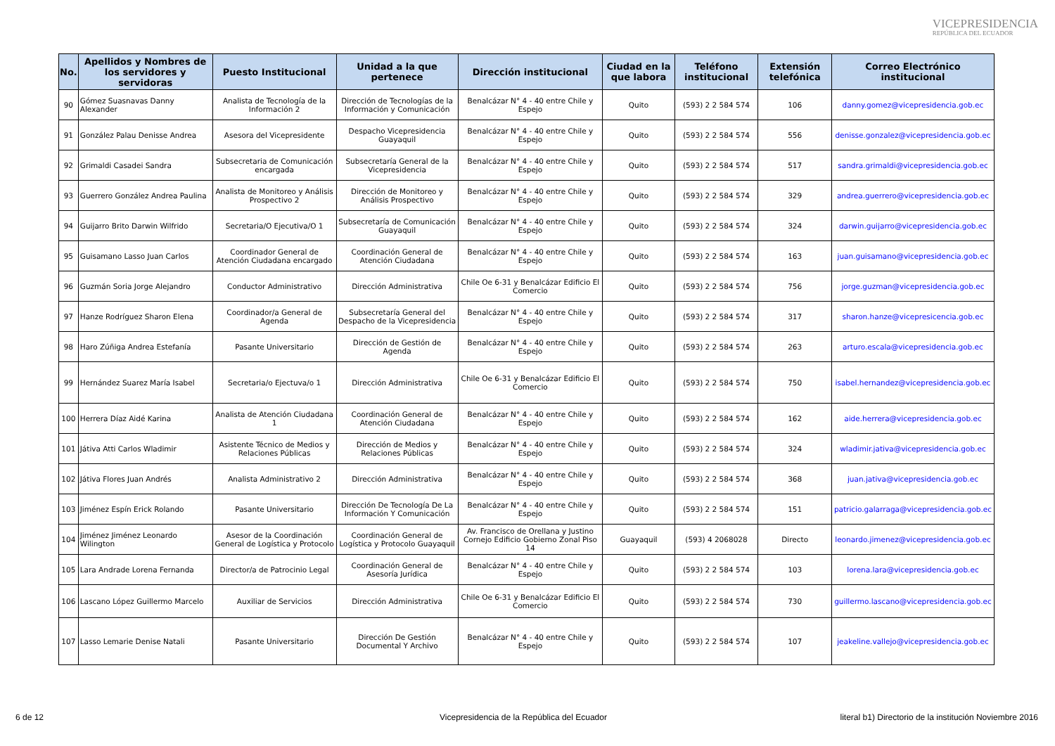VICEPRESIDENCIA
REPÚBLICA DEL ECUADOR
| No. | Apellidos y Nombres de los servidores y servidoras | Puesto Institucional | Unidad a la que pertenece | Dirección institucional | Ciudad en la que labora | Teléfono institucional | Extensión telefónica | Correo Electrónico institucional |
| --- | --- | --- | --- | --- | --- | --- | --- | --- |
| 90 | Gómez Suasnavas Danny Alexander | Analista de Tecnología de la Información 2 | Dirección de Tecnologías de la Información y Comunicación | Benalcázar N° 4 - 40 entre Chile y Espejo | Quito | (593) 2 2 584 574 | 106 | danny.gomez@vicepresidencia.gob.ec |
| 91 | González Palau Denisse Andrea | Asesora del Vicepresidente | Despacho Vicepresidencia Guayaquil | Benalcázar N° 4 - 40 entre Chile y Espejo | Quito | (593) 2 2 584 574 | 556 | denisse.gonzalez@vicepresidencia.gob.ec |
| 92 | Grimaldi Casadei Sandra | Subsecretaria de Comunicación encargada | Subsecretaría General de la Vicepresidencia | Benalcázar N° 4 - 40 entre Chile y Espejo | Quito | (593) 2 2 584 574 | 517 | sandra.grimaldi@vicepresidencia.gob.ec |
| 93 | Guerrero González Andrea Paulina | Analista de Monitoreo y Análisis Prospectivo 2 | Dirección de Monitoreo y Análisis Prospectivo | Benalcázar N° 4 - 40 entre Chile y Espejo | Quito | (593) 2 2 584 574 | 329 | andrea.guerrero@vicepresidencia.gob.ec |
| 94 | Guijarro Brito Darwin Wilfrido | Secretaria/O Ejecutiva/O 1 | Subsecretaría de Comunicación Guayaquil | Benalcázar N° 4 - 40 entre Chile y Espejo | Quito | (593) 2 2 584 574 | 324 | darwin.guijarro@vicepresidencia.gob.ec |
| 95 | Guisamano Lasso Juan Carlos | Coordinador General de Atención Ciudadana encargado | Coordinación General de Atención Ciudadana | Benalcázar N° 4 - 40 entre Chile y Espejo | Quito | (593) 2 2 584 574 | 163 | juan.guisamano@vicepresidencia.gob.ec |
| 96 | Guzmán Soria Jorge Alejandro | Conductor Administrativo | Dirección Administrativa | Chile Oe 6-31 y Benalcázar Edificio El Comercio | Quito | (593) 2 2 584 574 | 756 | jorge.guzman@vicepresidencia.gob.ec |
| 97 | Hanze Rodríguez Sharon Elena | Coordinador/a General de Agenda | Subsecretaría General del Despacho de la Vicepresidencia | Benalcázar N° 4 - 40 entre Chile y Espejo | Quito | (593) 2 2 584 574 | 317 | sharon.hanze@vicepresicencia.gob.ec |
| 98 | Haro Zúñiga Andrea Estefanía | Pasante Universitario | Dirección de Gestión de Agenda | Benalcázar N° 4 - 40 entre Chile y Espejo | Quito | (593) 2 2 584 574 | 263 | arturo.escala@vicepresidencia.gob.ec |
| 99 | Hernández Suarez María Isabel | Secretaria/o Ejectuva/o 1 | Dirección Administrativa | Chile Oe 6-31 y Benalcázar Edificio El Comercio | Quito | (593) 2 2 584 574 | 750 | isabel.hernandez@vicepresidencia.gob.ec |
| 100 | Herrera Díaz Aidé Karina | Analista de Atención Ciudadana 1 | Coordinación General de Atención Ciudadana | Benalcázar N° 4 - 40 entre Chile y Espejo | Quito | (593) 2 2 584 574 | 162 | aide.herrera@vicepresidencia.gob.ec |
| 101 | Játiva Atti Carlos Wladimir | Asistente Técnico de Medios y Relaciones Públicas | Dirección de Medios y Relaciones Públicas | Benalcázar N° 4 - 40 entre Chile y Espejo | Quito | (593) 2 2 584 574 | 324 | wladimir.jativa@vicepresidencia.gob.ec |
| 102 | Játiva Flores Juan Andrés | Analista Administrativo 2 | Dirección Administrativa | Benalcázar N° 4 - 40 entre Chile y Espejo | Quito | (593) 2 2 584 574 | 368 | juan.jativa@vicepresidencia.gob.ec |
| 103 | Jiménez Espín Erick Rolando | Pasante Universitario | Dirección De Tecnología De La Información Y Comunicación | Benalcázar N° 4 - 40 entre Chile y Espejo | Quito | (593) 2 2 584 574 | 151 | patricio.galarraga@vicepresidencia.gob.ec |
| 104 | Jiménez Jiménez Leonardo Wilington | Asesor de la Coordinación General de Logística y Protocolo | Coordinación General de Logística y Protocolo Guayaquil | Av. Francisco de Orellana y Justino Cornejo Edificio Gobierno Zonal Piso 14 | Guayaquil | (593) 4 2068028 | Directo | leonardo.jimenez@vicepresidencia.gob.ec |
| 105 | Lara Andrade Lorena Fernanda | Director/a de Patrocinio Legal | Coordinación General de Asesoría Jurídica | Benalcázar N° 4 - 40 entre Chile y Espejo | Quito | (593) 2 2 584 574 | 103 | lorena.lara@vicepresidencia.gob.ec |
| 106 | Lascano López Guillermo Marcelo | Auxiliar de Servicios | Dirección Administrativa | Chile Oe 6-31 y Benalcázar Edificio El Comercio | Quito | (593) 2 2 584 574 | 730 | guillermo.lascano@vicepresidencia.gob.ec |
| 107 | Lasso Lemarie Denise Natali | Pasante Universitario | Dirección De Gestión Documental Y Archivo | Benalcázar N° 4 - 40 entre Chile y Espejo | Quito | (593) 2 2 584 574 | 107 | jeakeline.vallejo@vicepresidencia.gob.ec |
6 de 12
Vicepresidencia de la República del Ecuador
literal b1) Directorio de la institución Noviembre 2016